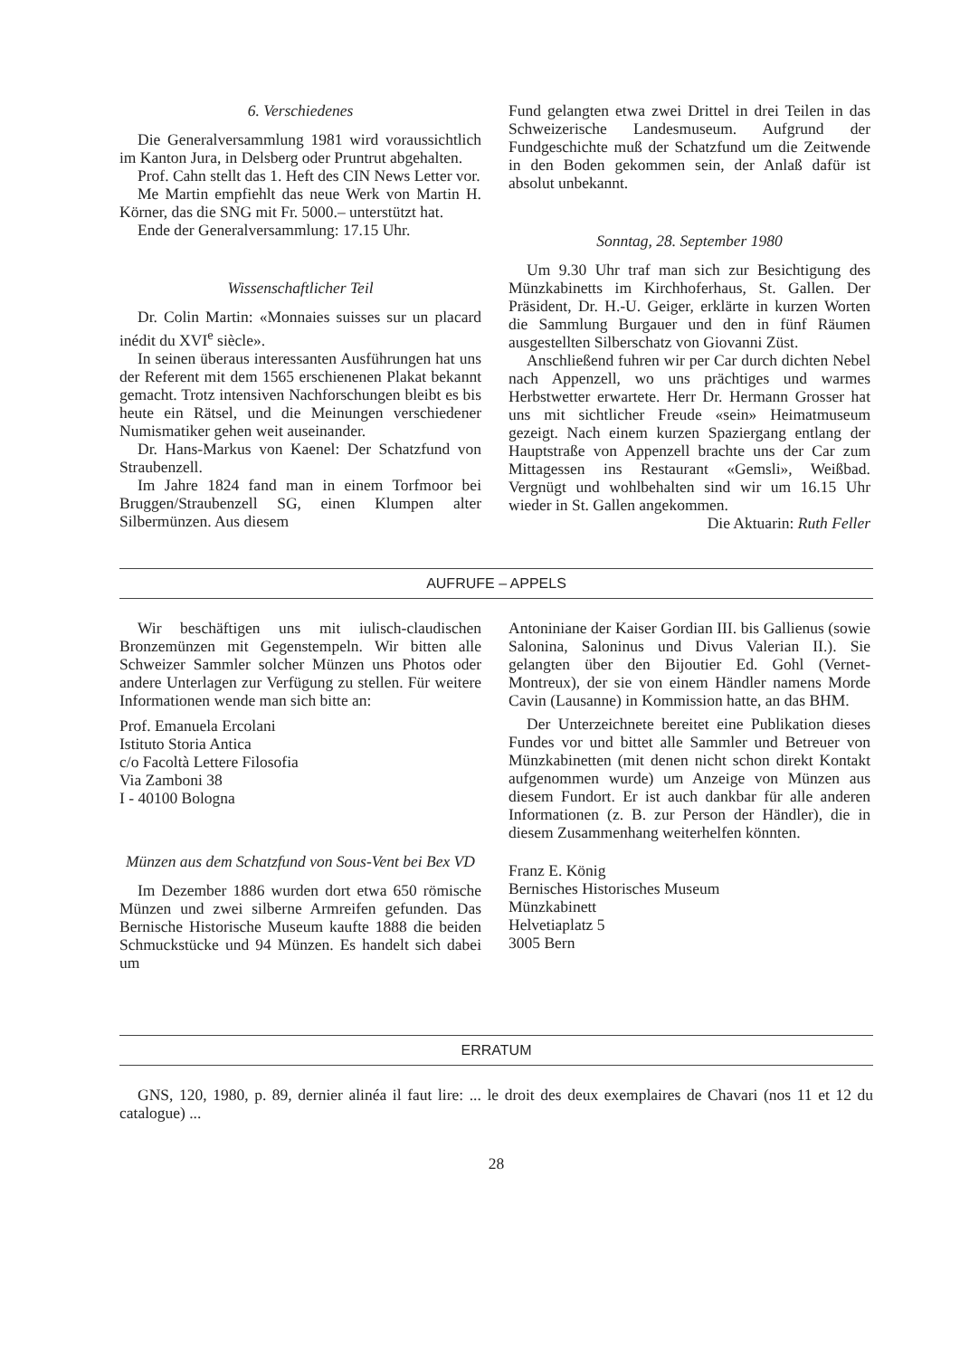6. Verschiedenes
Die Generalversammlung 1981 wird voraussichtlich im Kanton Jura, in Delsberg oder Pruntrut abgehalten.
Prof. Cahn stellt das 1. Heft des CIN News Letter vor.
Me Martin empfiehlt das neue Werk von Martin H. Körner, das die SNG mit Fr. 5000.– unterstützt hat.
Ende der Generalversammlung: 17.15 Uhr.
Wissenschaftlicher Teil
Dr. Colin Martin: «Monnaies suisses sur un placard inédit du XVI<sup>e</sup> siècle».
In seinen überaus interessanten Ausführungen hat uns der Referent mit dem 1565 erschienenen Plakat bekannt gemacht. Trotz intensiven Nachforschungen bleibt es bis heute ein Rätsel, und die Meinungen verschiedener Numismatiker gehen weit auseinander.
Dr. Hans-Markus von Kaenel: Der Schatzfund von Straubenzell.
Im Jahre 1824 fand man in einem Torfmoor bei Bruggen/Straubenzell SG, einen Klumpen alter Silbermünzen. Aus diesem
Fund gelangten etwa zwei Drittel in drei Teilen in das Schweizerische Landesmuseum. Aufgrund der Fundgeschichte muß der Schatzfund um die Zeitwende in den Boden gekommen sein, der Anlaß dafür ist absolut unbekannt.
Sonntag, 28. September 1980
Um 9.30 Uhr traf man sich zur Besichtigung des Münzkabinetts im Kirchhoferhaus, St. Gallen. Der Präsident, Dr. H.-U. Geiger, erklärte in kurzen Worten die Sammlung Burgauer und den in fünf Räumen ausgestellten Silberschatz von Giovanni Züst.
Anschließend fuhren wir per Car durch dichten Nebel nach Appenzell, wo uns prächtiges und warmes Herbstwetter erwartete. Herr Dr. Hermann Grosser hat uns mit sichtlicher Freude «sein» Heimatmuseum gezeigt. Nach einem kurzen Spaziergang entlang der Hauptstraße von Appenzell brachte uns der Car zum Mittagessen ins Restaurant «Gemsli», Weißbad. Vergnügt und wohlbehalten sind wir um 16.15 Uhr wieder in St. Gallen angekommen.
Die Aktuarin: Ruth Feller
AUFRUFE – APPELS
Wir beschäftigen uns mit iulisch-claudischen Bronzemünzen mit Gegenstempeln. Wir bitten alle Schweizer Sammler solcher Münzen uns Photos oder andere Unterlagen zur Verfügung zu stellen. Für weitere Informationen wende man sich bitte an:
Prof. Emanuela Ercolani
Istituto Storia Antica
c/o Facoltà Lettere Filosofia
Via Zamboni 38
I - 40100 Bologna
Münzen aus dem Schatzfund von Sous-Vent bei Bex VD
Im Dezember 1886 wurden dort etwa 650 römische Münzen und zwei silberne Armreifen gefunden. Das Bernische Historische Museum kaufte 1888 die beiden Schmuckstücke und 94 Münzen. Es handelt sich dabei um
Antoniniane der Kaiser Gordian III. bis Gallienus (sowie Salonina, Saloninus und Divus Valerian II.). Sie gelangten über den Bijoutier Ed. Gohl (Vernet-Montreux), der sie von einem Händler namens Morde Cavin (Lausanne) in Kommission hatte, an das BHM.
Der Unterzeichnete bereitet eine Publikation dieses Fundes vor und bittet alle Sammler und Betreuer von Münzkabinetten (mit denen nicht schon direkt Kontakt aufgenommen wurde) um Anzeige von Münzen aus diesem Fundort. Er ist auch dankbar für alle anderen Informationen (z. B. zur Person der Händler), die in diesem Zusammenhang weiterhelfen könnten.
Franz E. König
Bernisches Historisches Museum
Münzkabinett
Helvetiaplatz 5
3005 Bern
ERRATUM
GNS, 120, 1980, p. 89, dernier alinéa il faut lire: ... le droit des deux exemplaires de Chavari (nos 11 et 12 du catalogue) ...
28